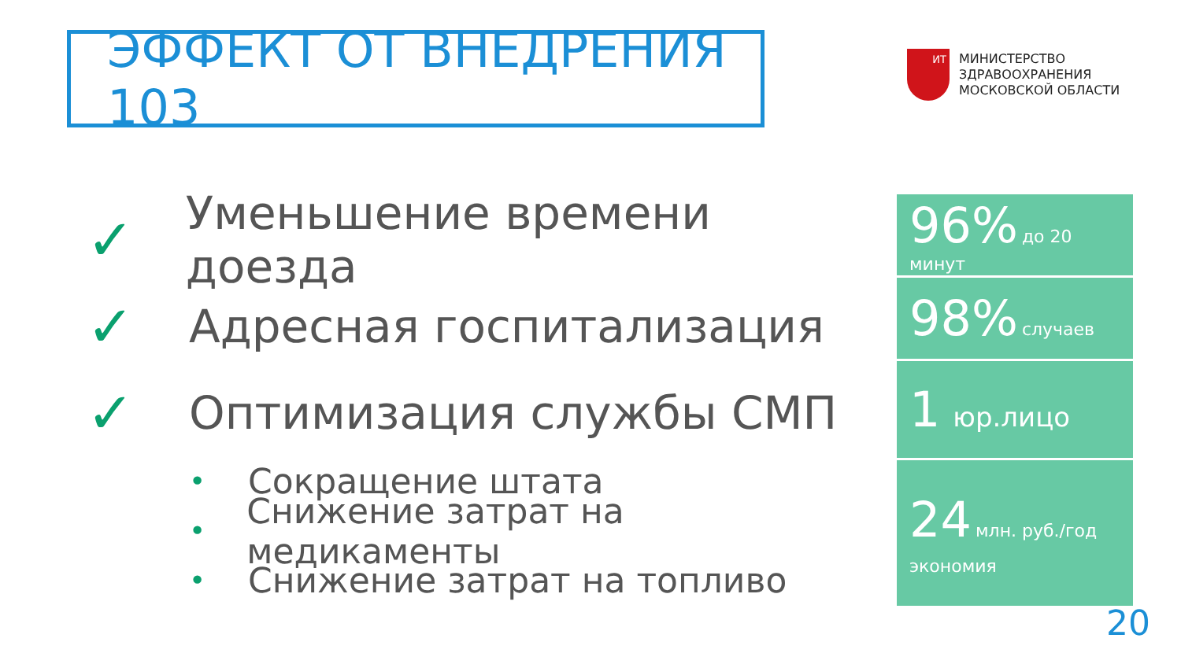ЭФФЕКТ ОТ ВНЕДРЕНИЯ 103
ИТ
МИНИСТЕРСТВО
ЗДРАВООХРАНЕНИЯ
МОСКОВСКОЙ ОБЛАСТИ
✓ Уменьшение времени доезда
✓ Адресная госпитализация
✓ Оптимизация службы СМП
• Сокращение штата
• Снижение затрат на медикаменты
• Снижение затрат на топливо
96% до 20 минут
98% случаев
1 юр.лицо
24 млн. руб./год
экономия
20